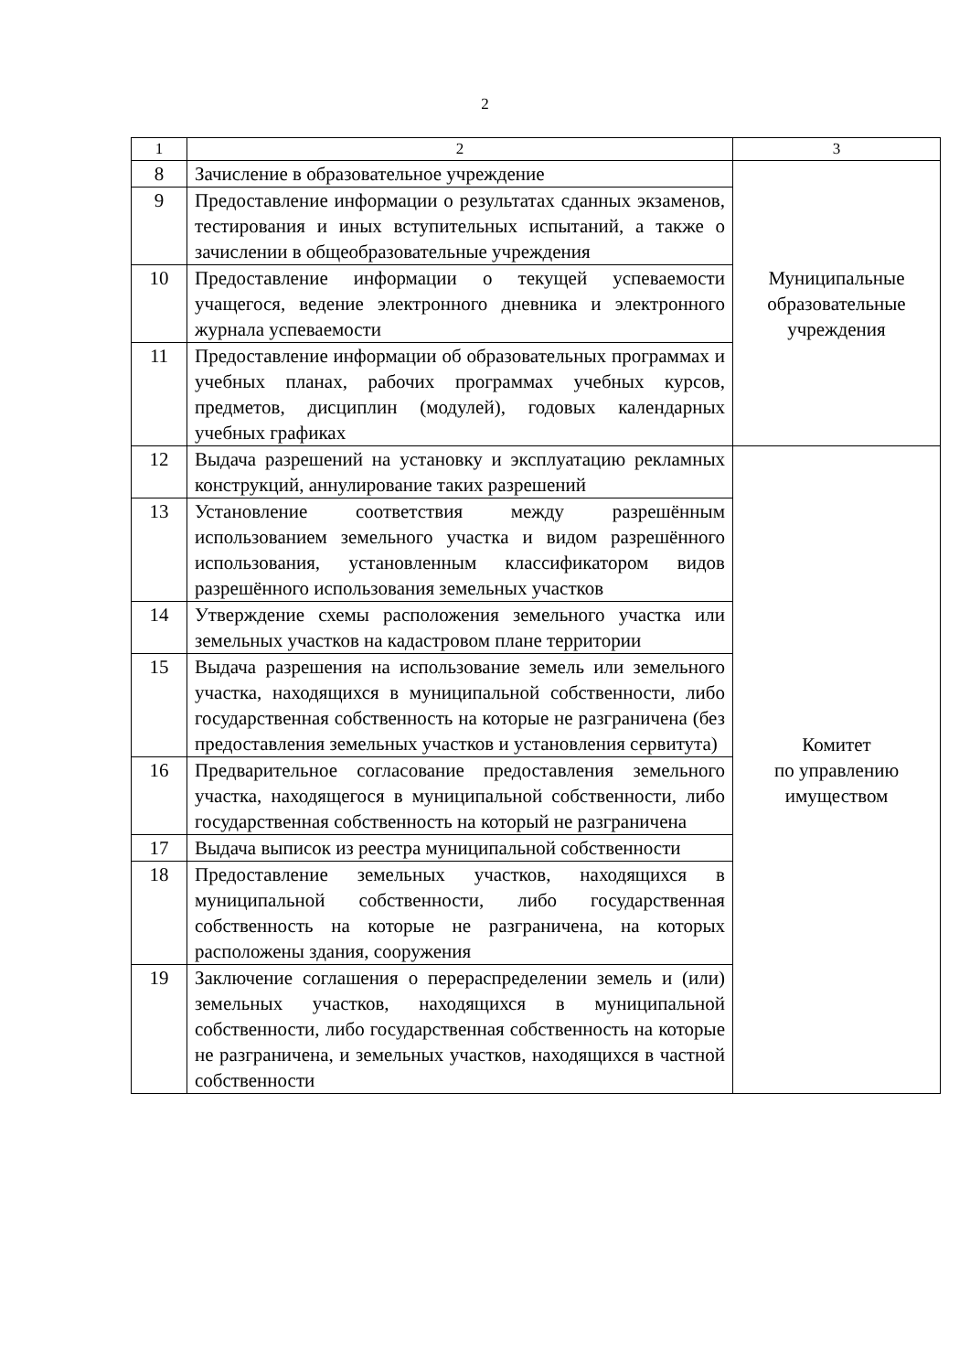2
| 1 | 2 | 3 |
| --- | --- | --- |
| 8 | Зачисление в образовательное учреждение | Муниципальные образовательные учреждения |
| 9 | Предоставление информации о результатах сданных экзаменов, тестирования и иных вступительных испытаний, а также о зачислении в общеобразовательные учреждения | |
| 10 | Предоставление информации о текущей успеваемости учащегося, ведение электронного дневника и электронного журнала успеваемости | |
| 11 | Предоставление информации об образовательных программах и учебных планах, рабочих программах учебных курсов, предметов, дисциплин (модулей), годовых календарных учебных графиках | |
| 12 | Выдача разрешений на установку и эксплуатацию рекламных конструкций, аннулирование таких разрешений | Комитет по управлению имуществом |
| 13 | Установление соответствия между разрешённым использованием земельного участка и видом разрешённого использования, установленным классификатором видов разрешённого использования земельных участков | |
| 14 | Утверждение схемы расположения земельного участка или земельных участков на кадастровом плане территории | |
| 15 | Выдача разрешения на использование земель или земельного участка, находящихся в муниципальной собственности, либо государственная собственность на которые не разграничена (без предоставления земельных участков и установления сервитута) | |
| 16 | Предварительное согласование предоставления земельного участка, находящегося в муниципальной собственности, либо государственная собственность на который не разграничена | |
| 17 | Выдача выписок из реестра муниципальной собственности | |
| 18 | Предоставление земельных участков, находящихся в муниципальной собственности, либо государственная собственность на которые не разграничена, на которых расположены здания, сооружения | |
| 19 | Заключение соглашения о перераспределении земель и (или) земельных участков, находящихся в муниципальной собственности, либо государственная собственность на которые не разграничена, и земельных участков, находящихся в частной собственности | |